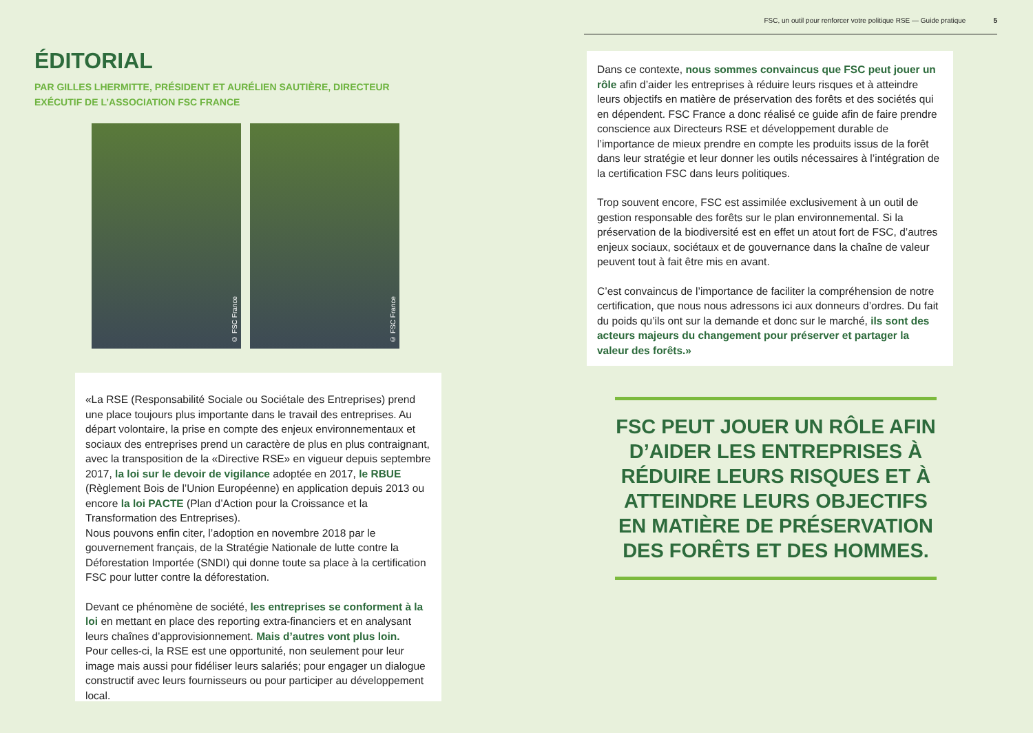ÉDITORIAL
PAR GILLES LHERMITTE, PRÉSIDENT ET AURÉLIEN SAUTIÈRE, DIRECTEUR EXÉCUTIF DE L’ASSOCIATION FSC FRANCE
© FSC France
© FSC France
«La RSE (Responsabilité Sociale ou Sociétale des Entreprises) prend une place toujours plus importante dans le travail des entreprises. Au départ volontaire, la prise en compte des enjeux environnementaux et sociaux des entreprises prend un caractère de plus en plus contraignant, avec la transposition de la «Directive RSE» en vigueur depuis septembre 2017, la loi sur le devoir de vigilance adoptée en 2017, le RBUE (Règlement Bois de l’Union Européenne) en application depuis 2013 ou encore la loi PACTE (Plan d’Action pour la Croissance et la Transformation des Entreprises).
Nous pouvons enfin citer, l’adoption en novembre 2018 par le gouvernement français, de la Stratégie Nationale de lutte contre la Déforestation Importée (SNDI) qui donne toute sa place à la certification FSC pour lutter contre la déforestation.
Devant ce phénomène de société, les entreprises se conforment à la loi en mettant en place des reporting extra-financiers et en analysant leurs chaînes d’approvisionnement. Mais d’autres vont plus loin.
Pour celles-ci, la RSE est une opportunité, non seulement pour leur image mais aussi pour fidéliser leurs salariés; pour engager un dialogue constructif avec leurs fournisseurs ou pour participer au développement local.
FSC, un outil pour renforcer votre politique RSE — Guide pratique 5
Dans ce contexte, nous sommes convaincus que FSC peut jouer un rôle afin d’aider les entreprises à réduire leurs risques et à atteindre leurs objectifs en matière de préservation des forêts et des sociétés qui en dépendent. FSC France a donc réalisé ce guide afin de faire prendre conscience aux Directeurs RSE et développement durable de l’importance de mieux prendre en compte les produits issus de la forêt dans leur stratégie et leur donner les outils nécessaires à l’intégration de la certification FSC dans leurs politiques.
Trop souvent encore, FSC est assimilée exclusivement à un outil de gestion responsable des forêts sur le plan environnemental. Si la préservation de la biodiversité est en effet un atout fort de FSC, d’autres enjeux sociaux, sociétaux et de gouvernance dans la chaîne de valeur peuvent tout à fait être mis en avant.
C’est convaincus de l’importance de faciliter la compréhension de notre certification, que nous nous adressons ici aux donneurs d’ordres. Du fait du poids qu’ils ont sur la demande et donc sur le marché, ils sont des acteurs majeurs du changement pour préserver et partager la valeur des forêts.»
FSC PEUT JOUER UN RÔLE AFIN D’AIDER LES ENTREPRISES À RÉDUIRE LEURS RISQUES ET À ATTEINDRE LEURS OBJECTIFS EN MATIÈRE DE PRÉSERVATION DES FORÊTS ET DES HOMMES.